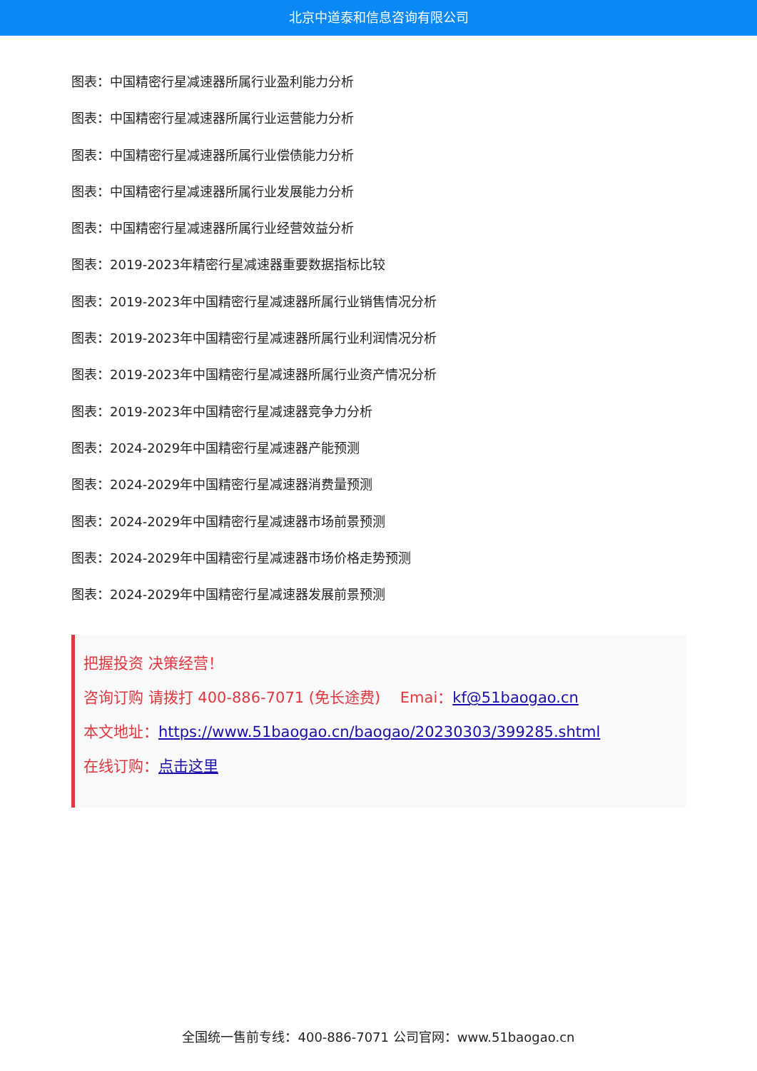北京中道泰和信息咨询有限公司
图表：中国精密行星减速器所属行业盈利能力分析
图表：中国精密行星减速器所属行业运营能力分析
图表：中国精密行星减速器所属行业偿债能力分析
图表：中国精密行星减速器所属行业发展能力分析
图表：中国精密行星减速器所属行业经营效益分析
图表：2019-2023年精密行星减速器重要数据指标比较
图表：2019-2023年中国精密行星减速器所属行业销售情况分析
图表：2019-2023年中国精密行星减速器所属行业利润情况分析
图表：2019-2023年中国精密行星减速器所属行业资产情况分析
图表：2019-2023年中国精密行星减速器竞争力分析
图表：2024-2029年中国精密行星减速器产能预测
图表：2024-2029年中国精密行星减速器消费量预测
图表：2024-2029年中国精密行星减速器市场前景预测
图表：2024-2029年中国精密行星减速器市场价格走势预测
图表：2024-2029年中国精密行星减速器发展前景预测
把握投资 决策经营！
咨询订购 请拨打 400-886-7071 (免长途费)　 Emai：kf@51baogao.cn
本文地址：https://www.51baogao.cn/baogao/20230303/399285.shtml
在线订购：点击这里
全国统一售前专线：400-886-7071 公司官网：www.51baogao.cn